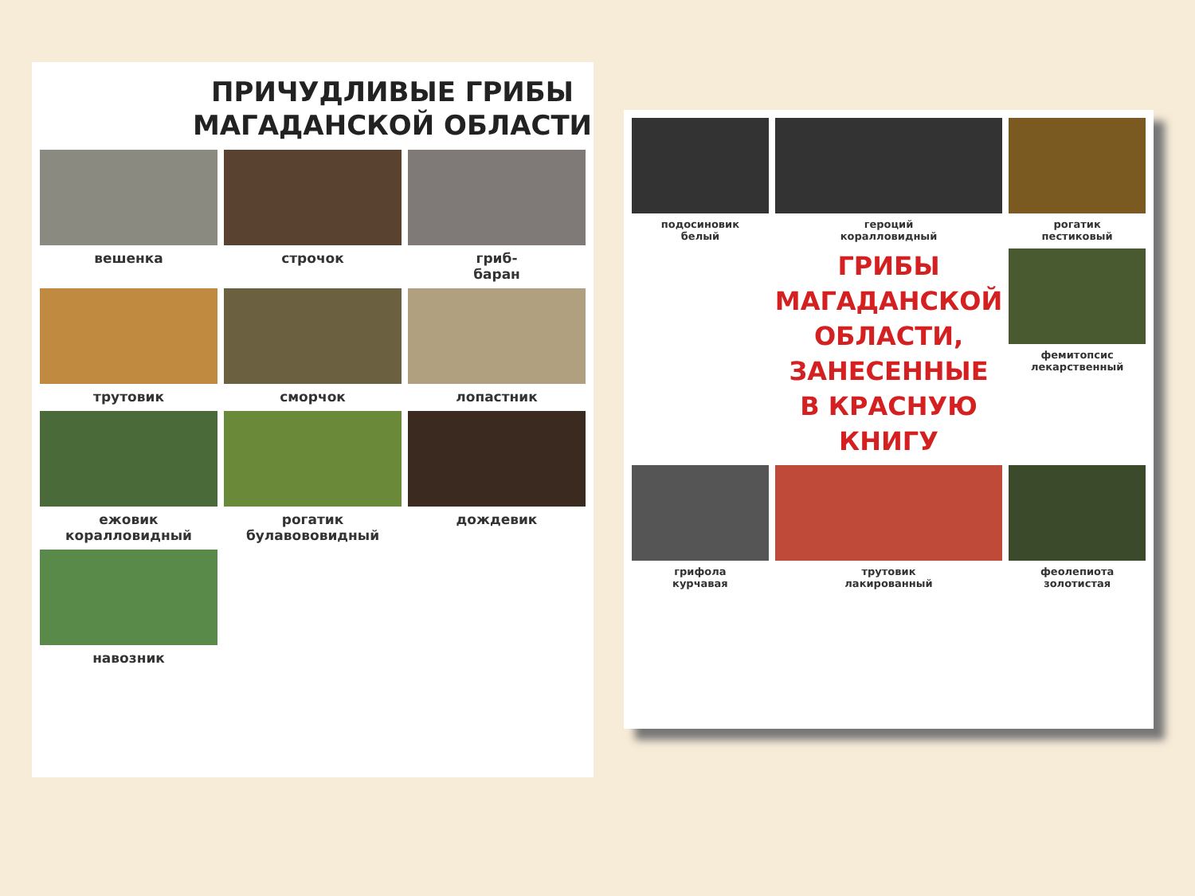ПРИЧУДЛИВЫЕ ГРИБЫ
МАГАДАНСКОЙ ОБЛАСТИ
вешенка
строчок
гриб-
баран
трутовик
сморчок
лопастник
ежовик
коралловидный
рогатик
булавововидный
дождевик
навозник
подосиновик
белый
героций
коралловидный
рогатик
пестиковый
ГРИБЫ
МАГАДАНСКОЙ
ОБЛАСТИ,
ЗАНЕСЕННЫЕ
В КРАСНУЮ
КНИГУ
фемитопсис
лекарственный
грифола
курчавая
трутовик
лакированный
феолепиота
золотистая